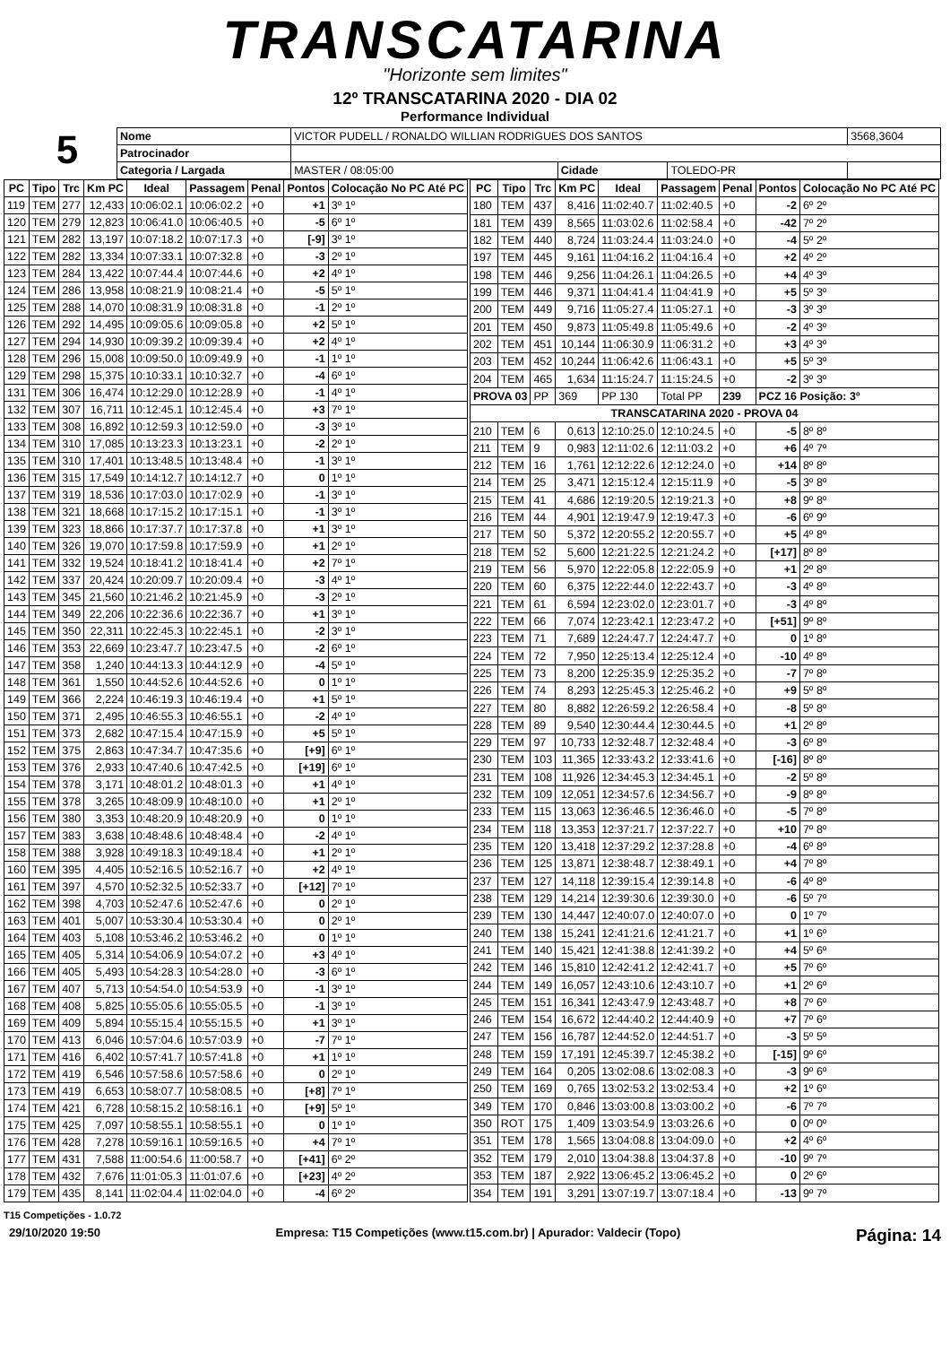TRANSCATARINA
"Horizonte sem limites"
12º TRANSCATARINA 2020 - DIA 02
Performance Individual
5
| Nome | VICTOR PUDELL / RONALDO WILLIAN RODRIGUES DOS SANTOS | | | | 3568,3604 |
| Patrocinador | | | | | |
| Categoria / Largada | | MASTER / 08:05:00 | Cidade | TOLEDO-PR | |
| PC | Tipo | Trc | Km PC | Ideal | Passagem | Penal | Pontos | Colocação No PC Até PC |
| --- | --- | --- | --- | --- | --- | --- | --- | --- |
| 119 | TEM | 277 | 12,433 | 10:06:02.1 | 10:06:02.2 | +0 | +1 | 3º 1º |
| 120 | TEM | 279 | 12,823 | 10:06:41.0 | 10:06:40.5 | +0 | -5 | 6º 1º |
| 121 | TEM | 282 | 13,197 | 10:07:18.2 | 10:07:17.3 | +0 | [-9] | 3º 1º |
| 122 | TEM | 282 | 13,334 | 10:07:33.1 | 10:07:32.8 | +0 | -3 | 2º 1º |
| 123 | TEM | 284 | 13,422 | 10:07:44.4 | 10:07:44.6 | +0 | +2 | 4º 1º |
| 124 | TEM | 286 | 13,958 | 10:08:21.9 | 10:08:21.4 | +0 | -5 | 5º 1º |
| 125 | TEM | 288 | 14,070 | 10:08:31.9 | 10:08:31.8 | +0 | -1 | 2º 1º |
| 126 | TEM | 292 | 14,495 | 10:09:05.6 | 10:09:05.8 | +0 | +2 | 5º 1º |
| 127 | TEM | 294 | 14,930 | 10:09:39.2 | 10:09:39.4 | +0 | +2 | 4º 1º |
| 128 | TEM | 296 | 15,008 | 10:09:50.0 | 10:09:49.9 | +0 | -1 | 1º 1º |
| 129 | TEM | 298 | 15,375 | 10:10:33.1 | 10:10:32.7 | +0 | -4 | 6º 1º |
| 131 | TEM | 306 | 16,474 | 10:12:29.0 | 10:12:28.9 | +0 | -1 | 4º 1º |
| 132 | TEM | 307 | 16,711 | 10:12:45.1 | 10:12:45.4 | +0 | +3 | 7º 1º |
| 133 | TEM | 308 | 16,892 | 10:12:59.3 | 10:12:59.0 | +0 | -3 | 3º 1º |
| 134 | TEM | 310 | 17,085 | 10:13:23.3 | 10:13:23.1 | +0 | -2 | 2º 1º |
| 135 | TEM | 310 | 17,401 | 10:13:48.5 | 10:13:48.4 | +0 | -1 | 3º 1º |
| 136 | TEM | 315 | 17,549 | 10:14:12.7 | 10:14:12.7 | +0 | 0 | 1º 1º |
| 137 | TEM | 319 | 18,536 | 10:17:03.0 | 10:17:02.9 | +0 | -1 | 3º 1º |
| 138 | TEM | 321 | 18,668 | 10:17:15.2 | 10:17:15.1 | +0 | -1 | 3º 1º |
| 139 | TEM | 323 | 18,866 | 10:17:37.7 | 10:17:37.8 | +0 | +1 | 3º 1º |
| 140 | TEM | 326 | 19,070 | 10:17:59.8 | 10:17:59.9 | +0 | +1 | 2º 1º |
| 141 | TEM | 332 | 19,524 | 10:18:41.2 | 10:18:41.4 | +0 | +2 | 7º 1º |
| 142 | TEM | 337 | 20,424 | 10:20:09.7 | 10:20:09.4 | +0 | -3 | 4º 1º |
| 143 | TEM | 345 | 21,560 | 10:21:46.2 | 10:21:45.9 | +0 | -3 | 2º 1º |
| 144 | TEM | 349 | 22,206 | 10:22:36.6 | 10:22:36.7 | +0 | +1 | 3º 1º |
| 145 | TEM | 350 | 22,311 | 10:22:45.3 | 10:22:45.1 | +0 | -2 | 3º 1º |
| 146 | TEM | 353 | 22,669 | 10:23:47.7 | 10:23:47.5 | +0 | -2 | 6º 1º |
| 147 | TEM | 358 | 1,240 | 10:44:13.3 | 10:44:12.9 | +0 | -4 | 5º 1º |
| 148 | TEM | 361 | 1,550 | 10:44:52.6 | 10:44:52.6 | +0 | 0 | 1º 1º |
| 149 | TEM | 366 | 2,224 | 10:46:19.3 | 10:46:19.4 | +0 | +1 | 5º 1º |
| 150 | TEM | 371 | 2,495 | 10:46:55.3 | 10:46:55.1 | +0 | -2 | 4º 1º |
| 151 | TEM | 373 | 2,682 | 10:47:15.4 | 10:47:15.9 | +0 | +5 | 5º 1º |
| 152 | TEM | 375 | 2,863 | 10:47:34.7 | 10:47:35.6 | +0 | [+9] | 6º 1º |
| 153 | TEM | 376 | 2,933 | 10:47:40.6 | 10:47:42.5 | +0 | [+19] | 6º 1º |
| 154 | TEM | 378 | 3,171 | 10:48:01.2 | 10:48:01.3 | +0 | +1 | 4º 1º |
| 155 | TEM | 378 | 3,265 | 10:48:09.9 | 10:48:10.0 | +0 | +1 | 2º 1º |
| 156 | TEM | 380 | 3,353 | 10:48:20.9 | 10:48:20.9 | +0 | 0 | 1º 1º |
| 157 | TEM | 383 | 3,638 | 10:48:48.6 | 10:48:48.4 | +0 | -2 | 4º 1º |
| 158 | TEM | 388 | 3,928 | 10:49:18.3 | 10:49:18.4 | +0 | +1 | 2º 1º |
| 160 | TEM | 395 | 4,405 | 10:52:16.5 | 10:52:16.7 | +0 | +2 | 4º 1º |
| 161 | TEM | 397 | 4,570 | 10:52:32.5 | 10:52:33.7 | +0 | [+12] | 7º 1º |
| 162 | TEM | 398 | 4,703 | 10:52:47.6 | 10:52:47.6 | +0 | 0 | 2º 1º |
| 163 | TEM | 401 | 5,007 | 10:53:30.4 | 10:53:30.4 | +0 | 0 | 2º 1º |
| 164 | TEM | 403 | 5,108 | 10:53:46.2 | 10:53:46.2 | +0 | 0 | 1º 1º |
| 165 | TEM | 405 | 5,314 | 10:54:06.9 | 10:54:07.2 | +0 | +3 | 4º 1º |
| 166 | TEM | 405 | 5,493 | 10:54:28.3 | 10:54:28.0 | +0 | -3 | 6º 1º |
| 167 | TEM | 407 | 5,713 | 10:54:54.0 | 10:54:53.9 | +0 | -1 | 3º 1º |
| 168 | TEM | 408 | 5,825 | 10:55:05.6 | 10:55:05.5 | +0 | -1 | 3º 1º |
| 169 | TEM | 409 | 5,894 | 10:55:15.4 | 10:55:15.5 | +0 | +1 | 3º 1º |
| 170 | TEM | 413 | 6,046 | 10:57:04.6 | 10:57:03.9 | +0 | -7 | 7º 1º |
| 171 | TEM | 416 | 6,402 | 10:57:41.7 | 10:57:41.8 | +0 | +1 | 1º 1º |
| 172 | TEM | 419 | 6,546 | 10:57:58.6 | 10:57:58.6 | +0 | 0 | 2º 1º |
| 173 | TEM | 419 | 6,653 | 10:58:07.7 | 10:58:08.5 | +0 | [+8] | 7º 1º |
| 174 | TEM | 421 | 6,728 | 10:58:15.2 | 10:58:16.1 | +0 | [+9] | 5º 1º |
| 175 | TEM | 425 | 7,097 | 10:58:55.1 | 10:58:55.1 | +0 | 0 | 1º 1º |
| 176 | TEM | 428 | 7,278 | 10:59:16.1 | 10:59:16.5 | +0 | +4 | 7º 1º |
| 177 | TEM | 431 | 7,588 | 11:00:54.6 | 11:00:58.7 | +0 | [+41] | 6º 2º |
| 178 | TEM | 432 | 7,676 | 11:01:05.3 | 11:01:07.6 | +0 | [+23] | 4º 2º |
| 179 | TEM | 435 | 8,141 | 11:02:04.4 | 11:02:04.0 | +0 | -4 | 6º 2º |
| PC | Tipo | Trc | Km PC | Ideal | Passagem | Penal | Pontos | Colocação No PC Até PC |
| --- | --- | --- | --- | --- | --- | --- | --- | --- |
| 180 | TEM | 437 | 8,416 | 11:02:40.7 | 11:02:40.5 | +0 | -2 | 6º 2º |
| 181 | TEM | 439 | 8,565 | 11:03:02.6 | 11:02:58.4 | +0 | -42 | 7º 2º |
| 182 | TEM | 440 | 8,724 | 11:03:24.4 | 11:03:24.0 | +0 | -4 | 5º 2º |
| 197 | TEM | 445 | 9,161 | 11:04:16.2 | 11:04:16.4 | +0 | +2 | 4º 2º |
| 198 | TEM | 446 | 9,256 | 11:04:26.1 | 11:04:26.5 | +0 | +4 | 4º 3º |
| 199 | TEM | 446 | 9,371 | 11:04:41.4 | 11:04:41.9 | +0 | +5 | 5º 3º |
| 200 | TEM | 449 | 9,716 | 11:05:27.4 | 11:05:27.1 | +0 | -3 | 3º 3º |
| 201 | TEM | 450 | 9,873 | 11:05:49.8 | 11:05:49.6 | +0 | -2 | 4º 3º |
| 202 | TEM | 451 | 10,144 | 11:06:30.9 | 11:06:31.2 | +0 | +3 | 4º 3º |
| 203 | TEM | 452 | 10,244 | 11:06:42.6 | 11:06:43.1 | +0 | +5 | 5º 3º |
| 204 | TEM | 465 | 1,634 | 11:15:24.7 | 11:15:24.5 | +0 | -2 | 3º 3º |
| PROVA 03 | | PP | 369 | PP 130 | Total PP | 239 | PCZ 16 Posição: 3º | |
| TRANSCATARINA 2020 - PROVA 04 | | | | | | | | |
| 210 | TEM | 6 | 0,613 | 12:10:25.0 | 12:10:24.5 | +0 | -5 | 8º 8º |
| 211 | TEM | 9 | 0,983 | 12:11:02.6 | 12:11:03.2 | +0 | +6 | 4º 7º |
| 212 | TEM | 16 | 1,761 | 12:12:22.6 | 12:12:24.0 | +0 | +14 | 8º 8º |
| 214 | TEM | 25 | 3,471 | 12:15:12.4 | 12:15:11.9 | +0 | -5 | 3º 8º |
| 215 | TEM | 41 | 4,686 | 12:19:20.5 | 12:19:21.3 | +0 | +8 | 9º 8º |
| 216 | TEM | 44 | 4,901 | 12:19:47.9 | 12:19:47.3 | +0 | -6 | 6º 9º |
| 217 | TEM | 50 | 5,372 | 12:20:55.2 | 12:20:55.7 | +0 | +5 | 4º 8º |
| 218 | TEM | 52 | 5,600 | 12:21:22.5 | 12:21:24.2 | +0 | [+17] | 8º 8º |
| 219 | TEM | 56 | 5,970 | 12:22:05.8 | 12:22:05.9 | +0 | +1 | 2º 8º |
| 220 | TEM | 60 | 6,375 | 12:22:44.0 | 12:22:43.7 | +0 | -3 | 4º 8º |
| 221 | TEM | 61 | 6,594 | 12:23:02.0 | 12:23:01.7 | +0 | -3 | 4º 8º |
| 222 | TEM | 66 | 7,074 | 12:23:42.1 | 12:23:47.2 | +0 | [+51] | 9º 8º |
| 223 | TEM | 71 | 7,689 | 12:24:47.7 | 12:24:47.7 | +0 | 0 | 1º 8º |
| 224 | TEM | 72 | 7,950 | 12:25:13.4 | 12:25:12.4 | +0 | -10 | 4º 8º |
| 225 | TEM | 73 | 8,200 | 12:25:35.9 | 12:25:35.2 | +0 | -7 | 7º 8º |
| 226 | TEM | 74 | 8,293 | 12:25:45.3 | 12:25:46.2 | +0 | +9 | 5º 8º |
| 227 | TEM | 80 | 8,882 | 12:26:59.2 | 12:26:58.4 | +0 | -8 | 5º 8º |
| 228 | TEM | 89 | 9,540 | 12:30:44.4 | 12:30:44.5 | +0 | +1 | 2º 8º |
| 229 | TEM | 97 | 10,733 | 12:32:48.7 | 12:32:48.4 | +0 | -3 | 6º 8º |
| 230 | TEM | 103 | 11,365 | 12:33:43.2 | 12:33:41.6 | +0 | [-16] | 8º 8º |
| 231 | TEM | 108 | 11,926 | 12:34:45.3 | 12:34:45.1 | +0 | -2 | 5º 8º |
| 232 | TEM | 109 | 12,051 | 12:34:57.6 | 12:34:56.7 | +0 | -9 | 8º 8º |
| 233 | TEM | 115 | 13,063 | 12:36:46.5 | 12:36:46.0 | +0 | -5 | 7º 8º |
| 234 | TEM | 118 | 13,353 | 12:37:21.7 | 12:37:22.7 | +0 | +10 | 7º 8º |
| 235 | TEM | 120 | 13,418 | 12:37:29.2 | 12:37:28.8 | +0 | -4 | 6º 8º |
| 236 | TEM | 125 | 13,871 | 12:38:48.7 | 12:38:49.1 | +0 | +4 | 7º 8º |
| 237 | TEM | 127 | 14,118 | 12:39:15.4 | 12:39:14.8 | +0 | -6 | 4º 8º |
| 238 | TEM | 129 | 14,214 | 12:39:30.6 | 12:39:30.0 | +0 | -6 | 5º 7º |
| 239 | TEM | 130 | 14,447 | 12:40:07.0 | 12:40:07.0 | +0 | 0 | 1º 7º |
| 240 | TEM | 138 | 15,241 | 12:41:21.6 | 12:41:21.7 | +0 | +1 | 1º 6º |
| 241 | TEM | 140 | 15,421 | 12:41:38.8 | 12:41:39.2 | +0 | +4 | 5º 6º |
| 242 | TEM | 146 | 15,810 | 12:42:41.2 | 12:42:41.7 | +0 | +5 | 7º 6º |
| 244 | TEM | 149 | 16,057 | 12:43:10.6 | 12:43:10.7 | +0 | +1 | 2º 6º |
| 245 | TEM | 151 | 16,341 | 12:43:47.9 | 12:43:48.7 | +0 | +8 | 7º 6º |
| 246 | TEM | 154 | 16,672 | 12:44:40.2 | 12:44:40.9 | +0 | +7 | 7º 6º |
| 247 | TEM | 156 | 16,787 | 12:44:52.0 | 12:44:51.7 | +0 | -3 | 5º 5º |
| 248 | TEM | 159 | 17,191 | 12:45:39.7 | 12:45:38.2 | +0 | [-15] | 9º 6º |
| 249 | TEM | 164 | 0,205 | 13:02:08.6 | 13:02:08.3 | +0 | -3 | 9º 6º |
| 250 | TEM | 169 | 0,765 | 13:02:53.2 | 13:02:53.4 | +0 | +2 | 1º 6º |
| 349 | TEM | 170 | 0,846 | 13:03:00.8 | 13:03:00.2 | +0 | -6 | 7º 7º |
| 350 | ROT | 175 | 1,409 | 13:03:54.9 | 13:03:26.6 | +0 | 0 | 0º 0º |
| 351 | TEM | 178 | 1,565 | 13:04:08.8 | 13:04:09.0 | +0 | +2 | 4º 6º |
| 352 | TEM | 179 | 2,010 | 13:04:38.8 | 13:04:37.8 | +0 | -10 | 9º 7º |
| 353 | TEM | 187 | 2,922 | 13:06:45.2 | 13:06:45.2 | +0 | 0 | 2º 6º |
| 354 | TEM | 191 | 3,291 | 13:07:19.7 | 13:07:18.4 | +0 | -13 | 9º 7º |
T15 Competições - 1.0.72
29/10/2020 19:50 Empresa: T15 Competições (www.t15.com.br) | Apurador: Valdecir (Topo) Página: 14